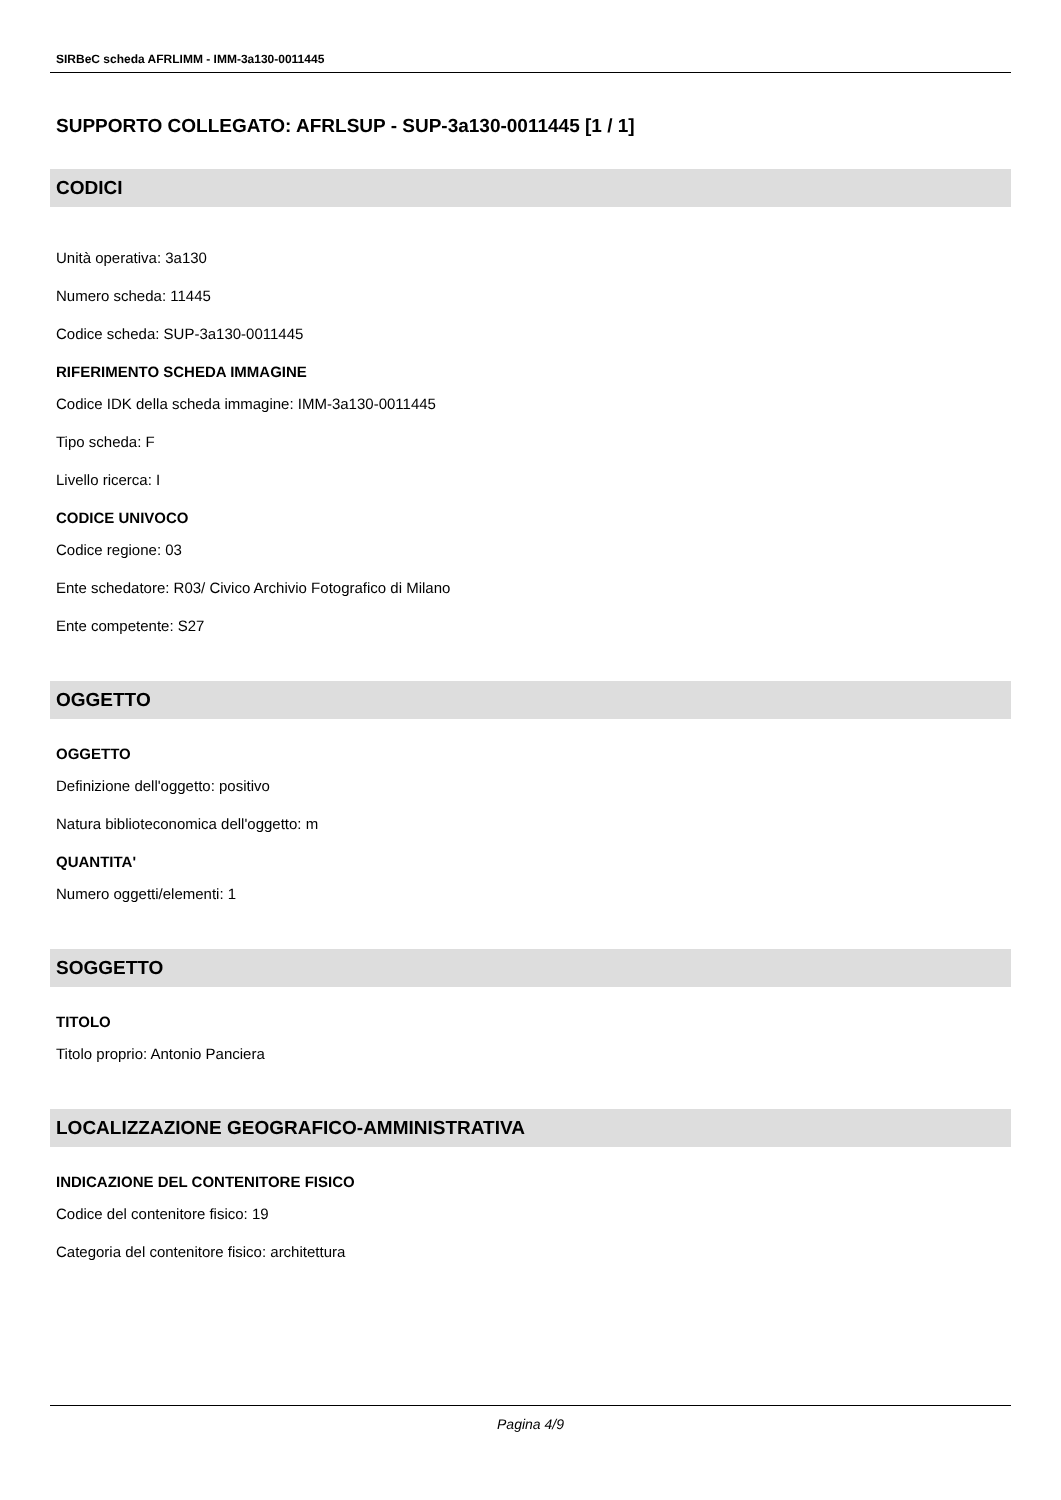SIRBeC scheda AFRLIMM - IMM-3a130-0011445
SUPPORTO COLLEGATO: AFRLSUP - SUP-3a130-0011445 [1 / 1]
CODICI
Unità operativa: 3a130
Numero scheda: 11445
Codice scheda: SUP-3a130-0011445
RIFERIMENTO SCHEDA IMMAGINE
Codice IDK della scheda immagine: IMM-3a130-0011445
Tipo scheda: F
Livello ricerca: I
CODICE UNIVOCO
Codice regione: 03
Ente schedatore: R03/ Civico Archivio Fotografico di Milano
Ente competente: S27
OGGETTO
OGGETTO
Definizione dell'oggetto: positivo
Natura biblioteconomica dell'oggetto: m
QUANTITA'
Numero oggetti/elementi: 1
SOGGETTO
TITOLO
Titolo proprio: Antonio Panciera
LOCALIZZAZIONE GEOGRAFICO-AMMINISTRATIVA
INDICAZIONE DEL CONTENITORE FISICO
Codice del contenitore fisico: 19
Categoria del contenitore fisico: architettura
Pagina 4/9